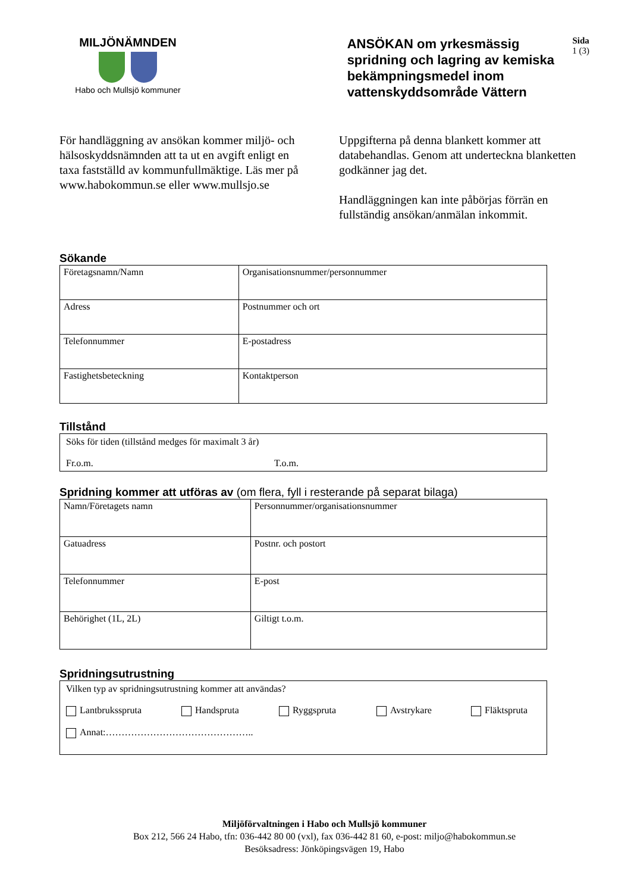MILJÖNÄMNDEN
Habo och Mullsjö kommuner
ANSÖKAN om yrkesmässig spridning och lagring av kemiska bekämpningsmedel inom vattenskyddsområde Vättern
Sida
1 (3)
För handläggning av ansökan kommer miljö- och hälsoskyddsnämnden att ta ut en avgift enligt en taxa fastställd av kommunfullmäktige. Läs mer på www.habokommun.se eller www.mullsjo.se
Uppgifterna på denna blankett kommer att databehandlas. Genom att underteckna blanketten godkänner jag det.
Handläggningen kan inte påbörjas förrän en fullständig ansökan/anmälan inkommit.
Sökande
| Företagsnamn/Namn | Organisationsnummer/personnummer |
| Adress | Postnummer och ort |
| Telefonnummer | E-postadress |
| Fastighetsbeteckning | Kontaktperson |
Tillstånd
Söks för tiden (tillstånd medges för maximalt 3 år)
Fr.o.m. T.o.m.
Spridning kommer att utföras av (om flera, fyll i resterande på separat bilaga)
| Namn/Företagets namn | Personnummer/organisationsnummer |
| Gatuadress | Postnr. och postort |
| Telefonnummer | E-post |
| Behörighet (1L, 2L) | Giltigt t.o.m. |
Spridningsutrustning
Vilken typ av spridningsutrustning kommer att användas?
Lantbruksspruta Handspruta Ryggspruta Avstrykare Fläktspruta
Annat:………………………………………..
Miljöförvaltningen i Habo och Mullsjö kommuner
Box 212, 566 24 Habo, tfn: 036-442 80 00 (vxl), fax 036-442 81 60, e-post: miljo@habokommun.se
Besöksadress: Jönköpingsvägen 19, Habo